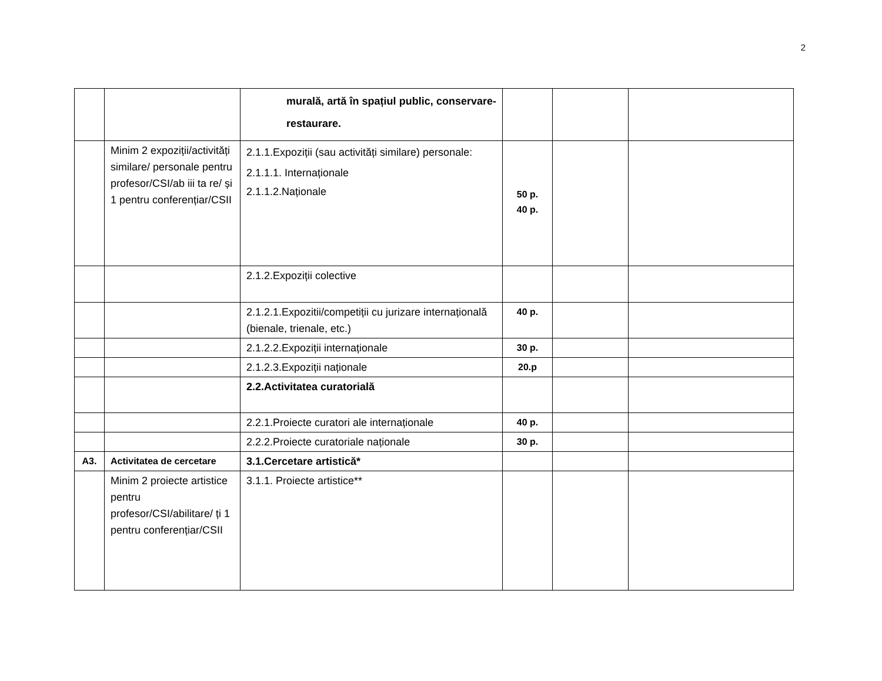2
| | | murală, artă în spațiul public, conservare-restaurare. | | | |
| | Minim 2 expoziții/activități similare/ personale pentru profesor/CSI/ab iii ta re/ și 1 pentru conferențiar/CSII | 2.1.1.Expoziții (sau activități similare) personale: 2.1.1.1. Internaționale 2.1.1.2.Naționale | 50 p. 40 p. | | |
| | | 2.1.2.Expoziții colective | | | |
| | | 2.1.2.1.Expozitii/competiții cu jurizare internațională (bienale, trienale, etc.) | 40 p. | | |
| | | 2.1.2.2.Expoziții internaționale | 30 p. | | |
| | | 2.1.2.3.Expoziții naționale | 20.p | | |
| | | 2.2.Activitatea curatorială | | | |
| | | 2.2.1.Proiecte curatori ale internaționale | 40 p. | | |
| | | 2.2.2.Proiecte curatoriale naționale | 30 p. | | |
| A3. | Activitatea de cercetare | 3.1.Cercetare artistică* | | | |
| | Minim 2 proiecte artistice pentru profesor/CSI/abilitare/ ți 1 pentru conferențiar/CSII | 3.1.1. Proiecte artistice** | | | |